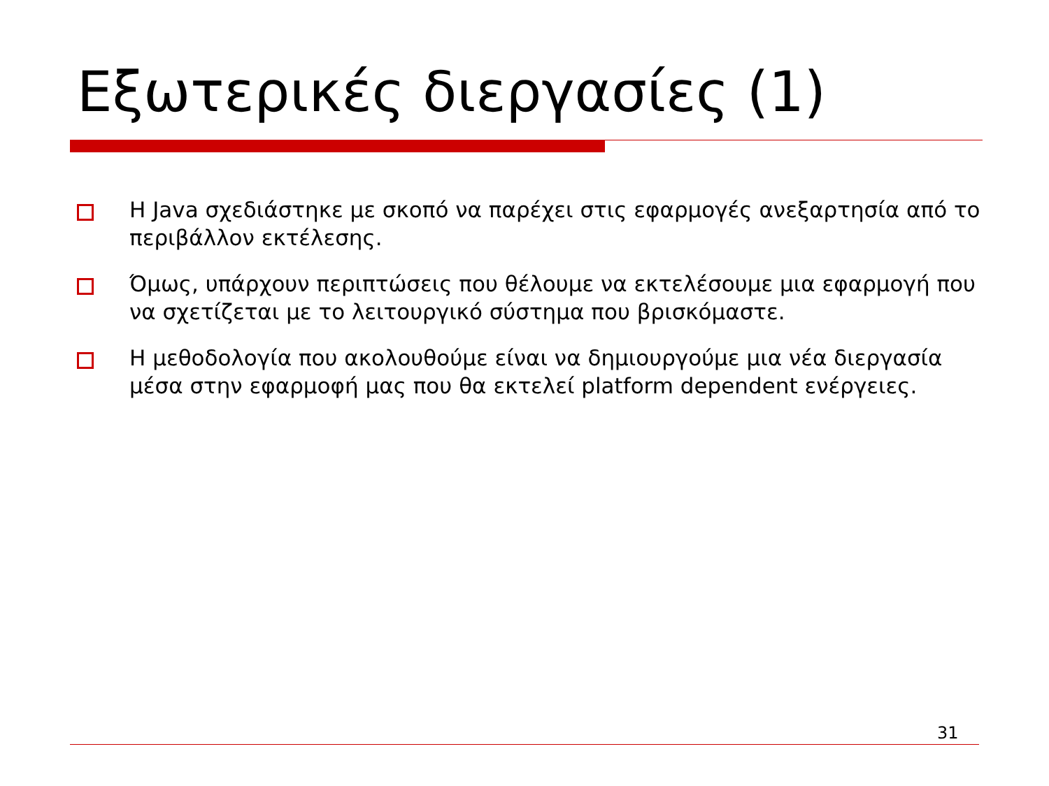Εξωτερικές διεργασίες (1)
Η Java σχεδιάστηκε με σκοπό να παρέχει στις εφαρμογές ανεξαρτησία από το περιβάλλον εκτέλεσης.
Όμως, υπάρχουν περιπτώσεις που θέλουμε να εκτελέσουμε μια εφαρμογή που να σχετίζεται με το λειτουργικό σύστημα που βρισκόμαστε.
Η μεθοδολογία που ακολουθούμε είναι να δημιουργούμε μια νέα διεργασία μέσα στην εφαρμοφή μας που θα εκτελεί platform dependent ενέργειες.
31